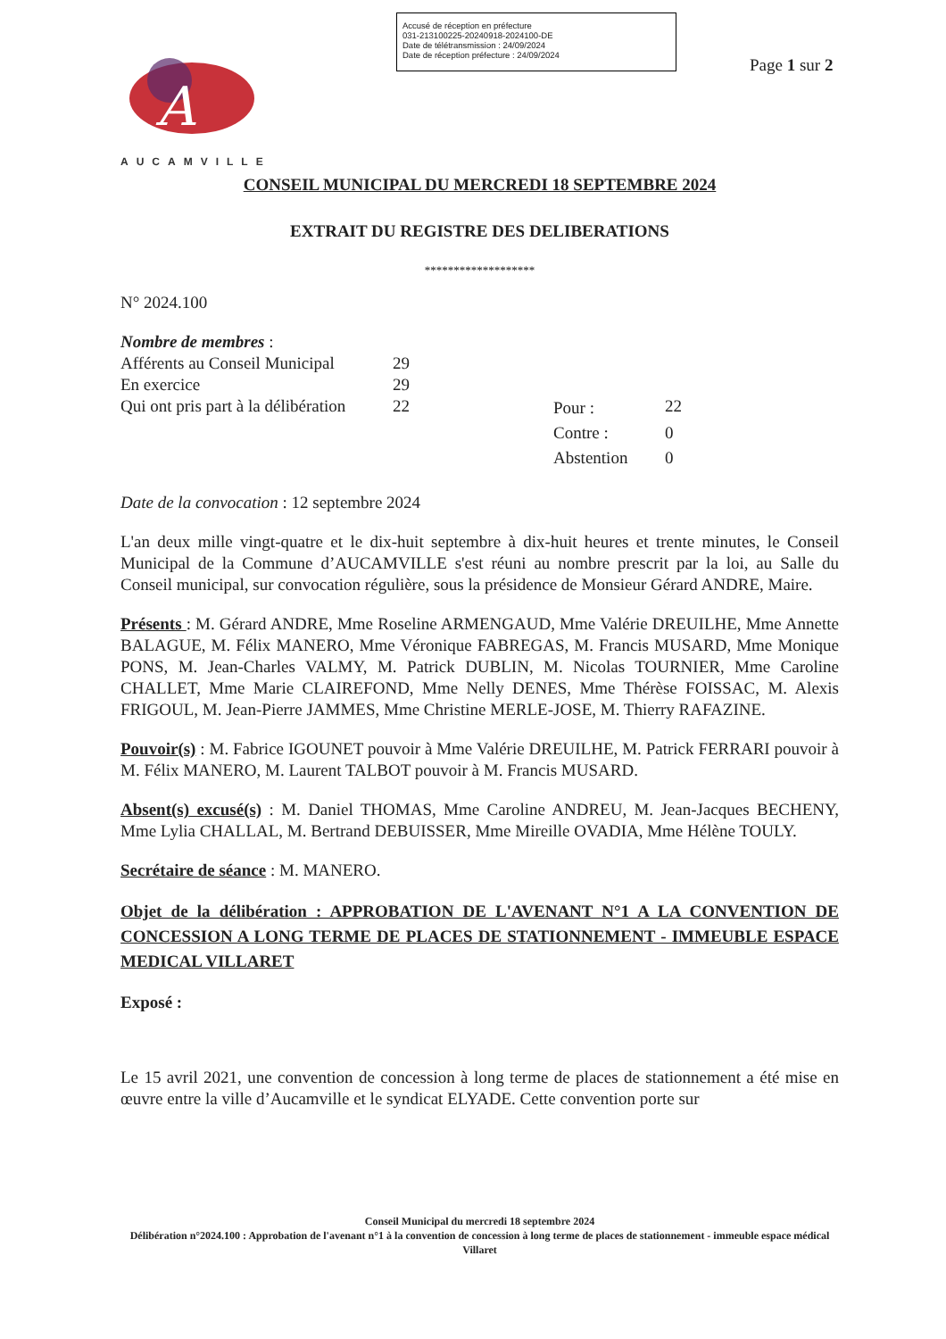Accusé de réception en préfecture
031-213100225-20240918-2024100-DE
Date de télétransmission : 24/09/2024
Date de réception préfecture : 24/09/2024
Page 1 sur 2
A
AUCAMVILLE
CONSEIL MUNICIPAL DU MERCREDI 18 SEPTEMBRE 2024
EXTRAIT DU REGISTRE DES DELIBERATIONS
*******************
N° 2024.100
| Nombre de membres : | | | |
| Afférents au Conseil Municipal | 29 | | |
| En exercice | 29 | | |
| Qui ont pris part à la délibération | 22 | Pour : | 22 |
| | | Contre : | 0 |
| | | Abstention | 0 |
Date de la convocation : 12 septembre 2024
L'an deux mille vingt-quatre et le dix-huit septembre à dix-huit heures et trente minutes, le Conseil Municipal de la Commune d’AUCAMVILLE s'est réuni au nombre prescrit par la loi, au Salle du Conseil municipal, sur convocation régulière, sous la présidence de Monsieur Gérard ANDRE, Maire.
Présents : M. Gérard ANDRE, Mme Roseline ARMENGAUD, Mme Valérie DREUILHE, Mme Annette BALAGUE, M. Félix MANERO, Mme Véronique FABREGAS, M. Francis MUSARD, Mme Monique PONS, M. Jean-Charles VALMY, M. Patrick DUBLIN, M. Nicolas TOURNIER, Mme Caroline CHALLET, Mme Marie CLAIREFOND, Mme Nelly DENES, Mme Thérèse FOISSAC, M. Alexis FRIGOUL, M. Jean-Pierre JAMMES, Mme Christine MERLE-JOSE, M. Thierry RAFAZINE.
Pouvoir(s) : M. Fabrice IGOUNET pouvoir à Mme Valérie DREUILHE, M. Patrick FERRARI pouvoir à M. Félix MANERO, M. Laurent TALBOT pouvoir à M. Francis MUSARD.
Absent(s) excusé(s) : M. Daniel THOMAS, Mme Caroline ANDREU, M. Jean-Jacques BECHENY, Mme Lylia CHALLAL, M. Bertrand DEBUISSER, Mme Mireille OVADIA, Mme Hélène TOULY.
Secrétaire de séance : M. MANERO.
Objet de la délibération : APPROBATION DE L'AVENANT N°1 A LA CONVENTION DE CONCESSION A LONG TERME DE PLACES DE STATIONNEMENT - IMMEUBLE ESPACE MEDICAL VILLARET
Exposé :
Le 15 avril 2021, une convention de concession à long terme de places de stationnement a été mise en œuvre entre la ville d’Aucamville et le syndicat ELYADE. Cette convention porte sur
Conseil Municipal du mercredi 18 septembre 2024
Délibération n°2024.100 : Approbation de l'avenant n°1 à la convention de concession à long terme de places de stationnement - immeuble espace médical Villaret